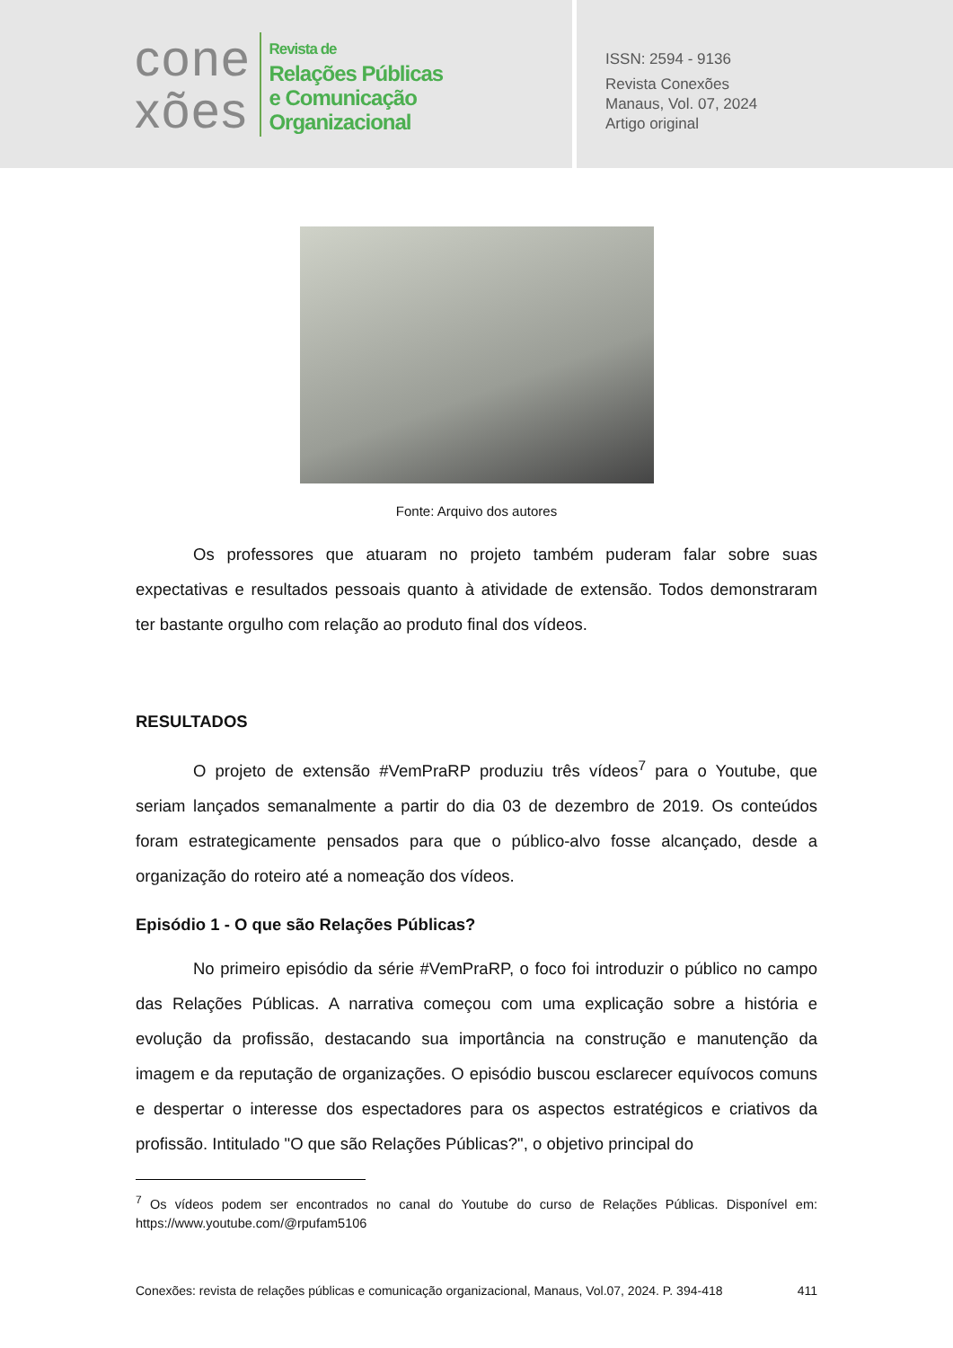cone
xões
Revista de
Relações Públicas
e Comunicação
Organizacional
ISSN: 2594 - 9136
Revista Conexões
Manaus, Vol. 07, 2024
Artigo original
Fonte: Arquivo dos autores
Os professores que atuaram no projeto também puderam falar sobre suas expectativas e resultados pessoais quanto à atividade de extensão. Todos demonstraram ter bastante orgulho com relação ao produto final dos vídeos.
RESULTADOS
O projeto de extensão #VemPraRP produziu três vídeos<sup>7</sup> para o Youtube, que seriam lançados semanalmente a partir do dia 03 de dezembro de 2019. Os conteúdos foram estrategicamente pensados para que o público-alvo fosse alcançado, desde a organização do roteiro até a nomeação dos vídeos.
Episódio 1 - O que são Relações Públicas?
No primeiro episódio da série #VemPraRP, o foco foi introduzir o público no campo das Relações Públicas. A narrativa começou com uma explicação sobre a história e evolução da profissão, destacando sua importância na construção e manutenção da imagem e da reputação de organizações. O episódio buscou esclarecer equívocos comuns e despertar o interesse dos espectadores para os aspectos estratégicos e criativos da profissão. Intitulado "O que são Relações Públicas?", o objetivo principal do
<sup>7</sup> Os vídeos podem ser encontrados no canal do Youtube do curso de Relações Públicas. Disponível em: https://www.youtube.com/@rpufam5106
Conexões: revista de relações públicas e comunicação organizacional, Manaus, Vol.07, 2024. P. 394-418 411